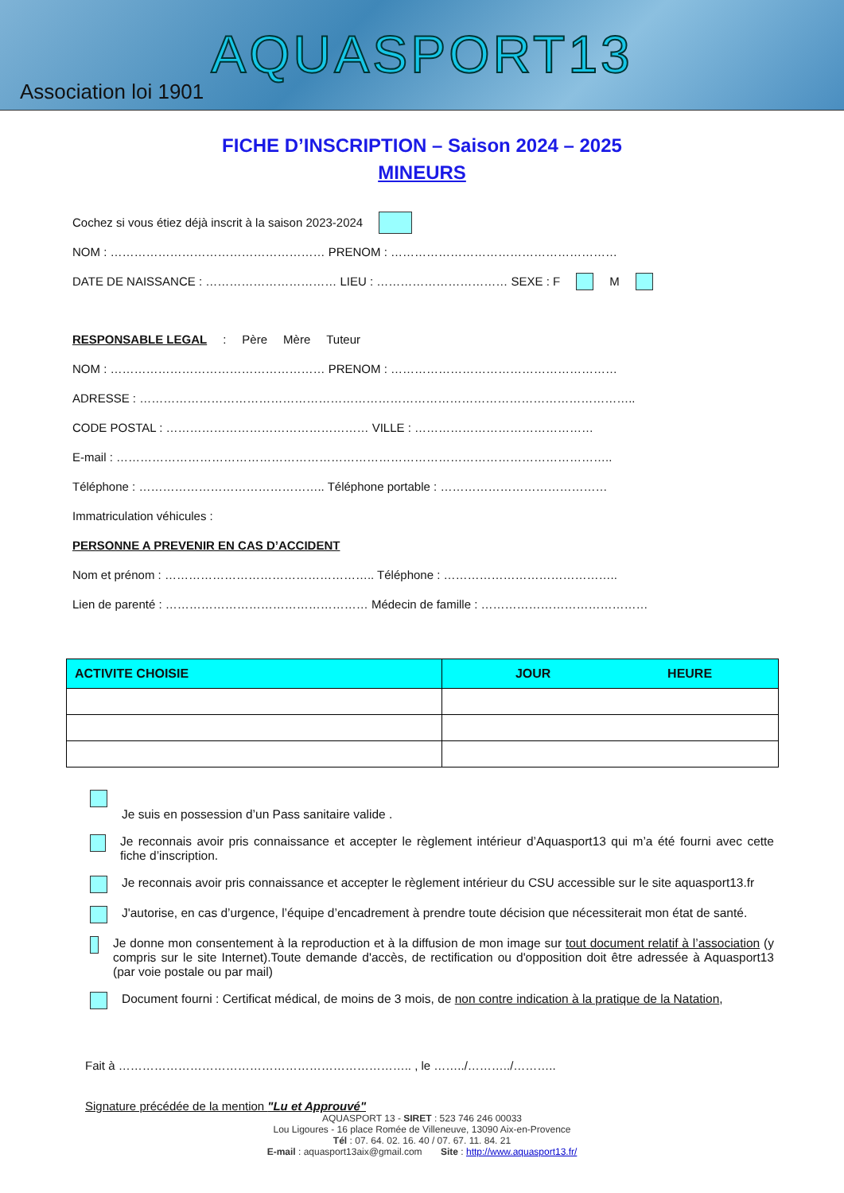AQUASPORT13
Association loi 1901
FICHE D’INSCRIPTION – Saison 2024 – 2025
MINEURS
Cochez si vous étiez déjà inscrit à la saison 2023-2024
NOM : ……………………………………………… PRENOM : …………………………………………………
DATE DE NAISSANCE : …………………………… LIEU : …………………………… SEXE : F M
RESPONSABLE LEGAL : Père Mère Tuteur
NOM : ……………………………………………… PRENOM : …………………………………………………
ADRESSE : ……………………………………………………………………………………………………………..
CODE POSTAL : …………………………………………… VILLE : ………………………………………
E-mail : ……………………………………………………………………………………………………………..
Téléphone : ……………………………………….. Téléphone portable : ……………………………………
Immatriculation véhicules :
PERSONNE A PREVENIR EN CAS D’ACCIDENT
Nom et prénom : …………………………………………….. Téléphone : ……………………………………..
Lien de parenté : …………………………………………… Médecin de famille : ……………………………………
| ACTIVITE CHOISIE | JOUR HEURE |
| --- | --- |
Je suis en possession d’un Pass sanitaire valide .
Je reconnais avoir pris connaissance et accepter le règlement intérieur d’Aquasport13 qui m’a été fourni avec cette fiche d’inscription.
Je reconnais avoir pris connaissance et accepter le règlement intérieur du CSU accessible sur le site aquasport13.fr
J'autorise, en cas d’urgence, l’équipe d’encadrement à prendre toute décision que nécessiterait mon état de santé.
Je donne mon consentement à la reproduction et à la diffusion de mon image sur tout document relatif à l’association (y compris sur le site Internet).Toute demande d'accès, de rectification ou d'opposition doit être adressée à Aquasport13 (par voie postale ou par mail)
Document fourni : Certificat médical, de moins de 3 mois, de non contre indication à la pratique de la Natation,
Fait à ……………………………………………………………….. , le ……../………../………..
Signature précédée de la mention "Lu et Approuvé"
AQUASPORT 13 - SIRET : 523 746 246 00033
Lou Ligoures - 16 place Romée de Villeneuve, 13090 Aix-en-Provence
Tél : 07. 64. 02. 16. 40 / 07. 67. 11. 84. 21
E-mail : aquasport13aix@gmail.com Site : http://www.aquasport13.fr/